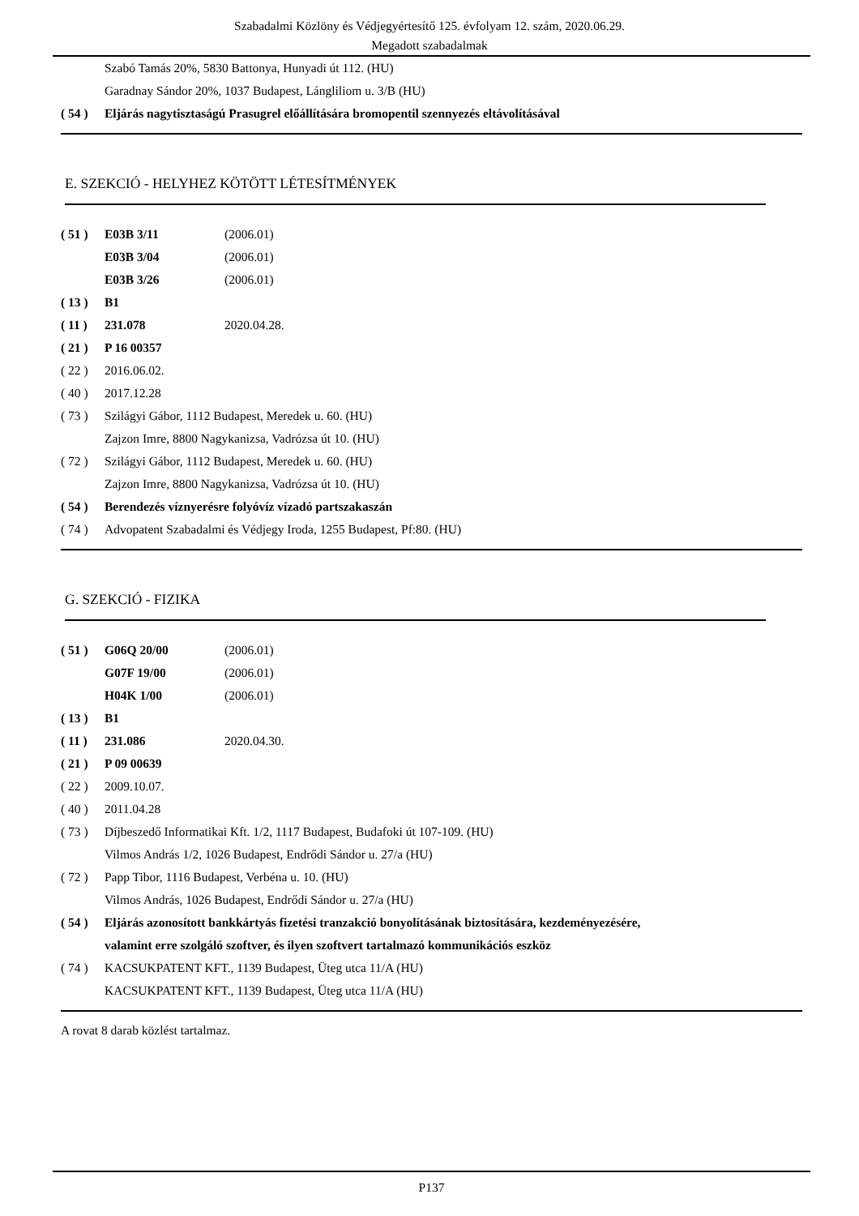Szabadalmi Közlöny és Védjegyértesítő 125. évfolyam 12. szám, 2020.06.29.
Megadott szabadalmak
Szabó Tamás 20%, 5830 Battonya, Hunyadi út 112. (HU)
Garadnay Sándor 20%, 1037 Budapest, Lángliliom u. 3/B (HU)
( 54 ) Eljárás nagytisztaságú Prasugrel előállítására bromopentil szennyezés eltávolításával
E. SZEKCIÓ - HELYHEZ KÖTÖTT LÉTESÍTMÉNYEK
( 51 ) E03B 3/11 (2006.01)
E03B 3/04 (2006.01)
E03B 3/26 (2006.01)
( 13 ) B1
( 11 ) 231.078 2020.04.28.
( 21 ) P 16 00357
( 22 ) 2016.06.02.
( 40 ) 2017.12.28
( 73 ) Szilágyi Gábor, 1112 Budapest, Meredek u. 60. (HU)
Zajzon Imre, 8800 Nagykanizsa, Vadrózsa út 10. (HU)
( 72 ) Szilágyi Gábor, 1112 Budapest, Meredek u. 60. (HU)
Zajzon Imre, 8800 Nagykanizsa, Vadrózsa út 10. (HU)
( 54 ) Berendezés víznyerésre folyóvíz vízadó partszakaszán
( 74 ) Advopatent Szabadalmi és Védjegy Iroda, 1255 Budapest, Pf:80. (HU)
G. SZEKCIÓ - FIZIKA
( 51 ) G06Q 20/00 (2006.01)
G07F 19/00 (2006.01)
H04K 1/00 (2006.01)
( 13 ) B1
( 11 ) 231.086 2020.04.30.
( 21 ) P 09 00639
( 22 ) 2009.10.07.
( 40 ) 2011.04.28
( 73 ) Díjbeszedő Informatikai Kft. 1/2, 1117 Budapest, Budafoki út 107-109. (HU)
Vilmos András 1/2, 1026 Budapest, Endrődi Sándor u. 27/a (HU)
( 72 ) Papp Tibor, 1116 Budapest, Verbéna u. 10. (HU)
Vilmos András, 1026 Budapest, Endrődi Sándor u. 27/a (HU)
( 54 ) Eljárás azonosított bankkártyás fizetési tranzakció bonyolításának biztosítására, kezdeményezésére,
valamint erre szolgáló szoftver, és ilyen szoftvert tartalmazó kommunikációs eszköz
( 74 ) KACSUKPATENT KFT., 1139 Budapest, Üteg utca 11/A (HU)
KACSUKPATENT KFT., 1139 Budapest, Üteg utca 11/A (HU)
A rovat 8 darab közlést tartalmaz.
P137